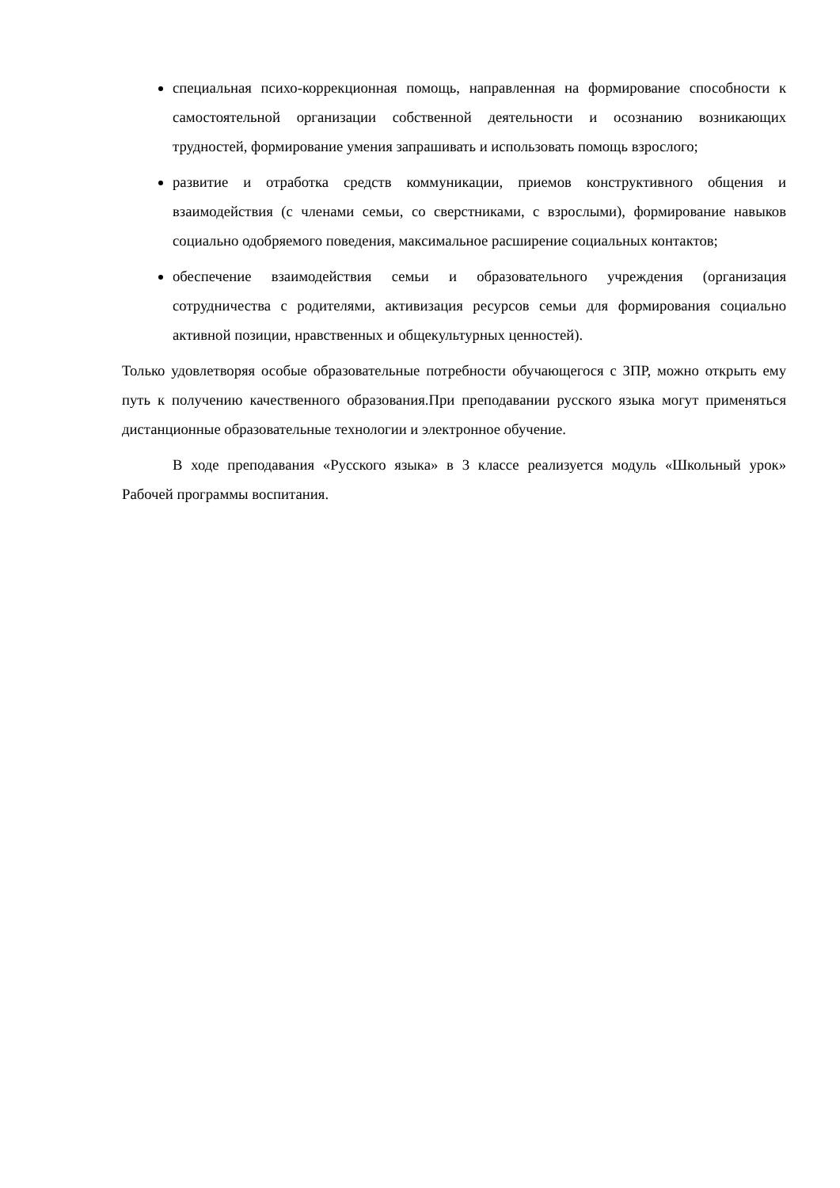специальная психо-коррекционная помощь, направленная на формирование способности к самостоятельной организации собственной деятельности и осознанию возникающих трудностей, формирование умения запрашивать и использовать помощь взрослого;
развитие и отработка средств коммуникации, приемов конструктивного общения и взаимодействия (с членами семьи, со сверстниками, с взрослыми), формирование навыков социально одобряемого поведения, максимальное расширение социальных контактов;
обеспечение взаимодействия семьи и образовательного учреждения (организация сотрудничества с родителями, активизация ресурсов семьи для формирования социально активной позиции, нравственных и общекультурных ценностей).
Только удовлетворяя особые образовательные потребности обучающегося с ЗПР, можно открыть ему путь к получению качественного образования.При преподавании русского языка могут применяться дистанционные образовательные технологии и электронное обучение.
В ходе преподавания «Русского языка» в 3 классе реализуется модуль «Школьный урок» Рабочей программы воспитания.